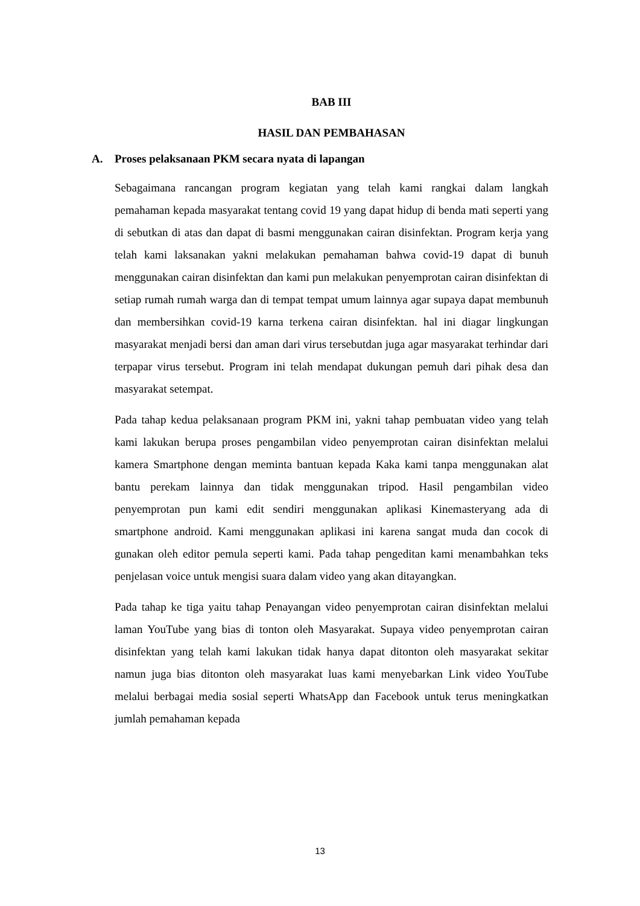BAB III
HASIL DAN PEMBAHASAN
A. Proses pelaksanaan PKM secara nyata di lapangan
Sebagaimana rancangan program kegiatan yang telah kami rangkai dalam langkah pemahaman kepada masyarakat tentang covid 19 yang dapat hidup di benda mati seperti yang di sebutkan di atas dan dapat di basmi menggunakan cairan disinfektan. Program kerja yang telah kami laksanakan yakni melakukan pemahaman bahwa covid-19 dapat di bunuh menggunakan cairan disinfektan dan kami pun melakukan penyemprotan cairan disinfektan di setiap rumah rumah warga dan di tempat tempat umum lainnya agar supaya dapat membunuh dan membersihkan covid-19 karna terkena cairan disinfektan. hal ini diagar lingkungan masyarakat menjadi bersi dan aman dari virus tersebutdan juga agar masyarakat terhindar dari terpapar virus tersebut. Program ini telah mendapat dukungan pemuh dari pihak desa dan masyarakat setempat.
Pada tahap kedua pelaksanaan program PKM ini, yakni tahap pembuatan video yang telah kami lakukan berupa proses pengambilan video penyemprotan cairan disinfektan melalui kamera Smartphone dengan meminta bantuan kepada Kaka kami tanpa menggunakan alat bantu perekam lainnya dan tidak menggunakan tripod. Hasil pengambilan video penyemprotan pun kami edit sendiri menggunakan aplikasi Kinemasteryang ada di smartphone android. Kami menggunakan aplikasi ini karena sangat muda dan cocok di gunakan oleh editor pemula seperti kami. Pada tahap pengeditan kami menambahkan teks penjelasan voice untuk mengisi suara dalam video yang akan ditayangkan.
Pada tahap ke tiga yaitu tahap Penayangan video penyemprotan cairan disinfektan melalui laman YouTube yang bias di tonton oleh Masyarakat. Supaya video penyemprotan cairan disinfektan yang telah kami lakukan tidak hanya dapat ditonton oleh masyarakat sekitar namun juga bias ditonton oleh masyarakat luas kami menyebarkan Link video YouTube melalui berbagai media sosial seperti WhatsApp dan Facebook untuk terus meningkatkan jumlah pemahaman kepada
13